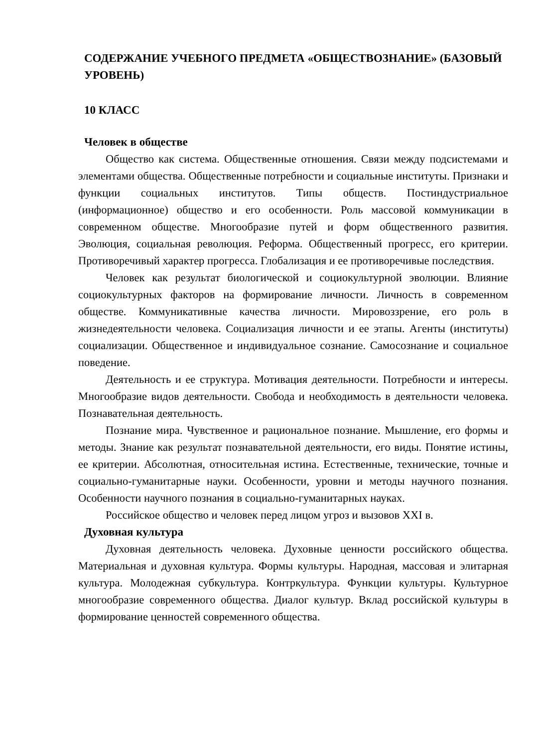СОДЕРЖАНИЕ УЧЕБНОГО ПРЕДМЕТА «ОБЩЕСТВОЗНАНИЕ» (БАЗОВЫЙ УРОВЕНЬ)
10 КЛАСС
Человек в обществе
Общество как система. Общественные отношения. Связи между подсистемами и элементами общества. Общественные потребности и социальные институты. Признаки и функции социальных институтов. Типы обществ. Постиндустриальное (информационное) общество и его особенности. Роль массовой коммуникации в современном обществе. Многообразие путей и форм общественного развития. Эволюция, социальная революция. Реформа. Общественный прогресс, его критерии. Противоречивый характер прогресса. Глобализация и ее противоречивые последствия.
Человек как результат биологической и социокультурной эволюции. Влияние социокультурных факторов на формирование личности. Личность в современном обществе. Коммуникативные качества личности. Мировоззрение, его роль в жизнедеятельности человека. Социализация личности и ее этапы. Агенты (институты) социализации. Общественное и индивидуальное сознание. Самосознание и социальное поведение.
Деятельность и ее структура. Мотивация деятельности. Потребности и интересы. Многообразие видов деятельности. Свобода и необходимость в деятельности человека. Познавательная деятельность.
Познание мира. Чувственное и рациональное познание. Мышление, его формы и методы. Знание как результат познавательной деятельности, его виды. Понятие истины, ее критерии. Абсолютная, относительная истина. Естественные, технические, точные и социально-гуманитарные науки. Особенности, уровни и методы научного познания. Особенности научного познания в социально-гуманитарных науках.
Российское общество и человек перед лицом угроз и вызовов XXI в.
Духовная культура
Духовная деятельность человека. Духовные ценности российского общества. Материальная и духовная культура. Формы культуры. Народная, массовая и элитарная культура. Молодежная субкультура. Контркультура. Функции культуры. Культурное многообразие современного общества. Диалог культур. Вклад российской культуры в формирование ценностей современного общества.